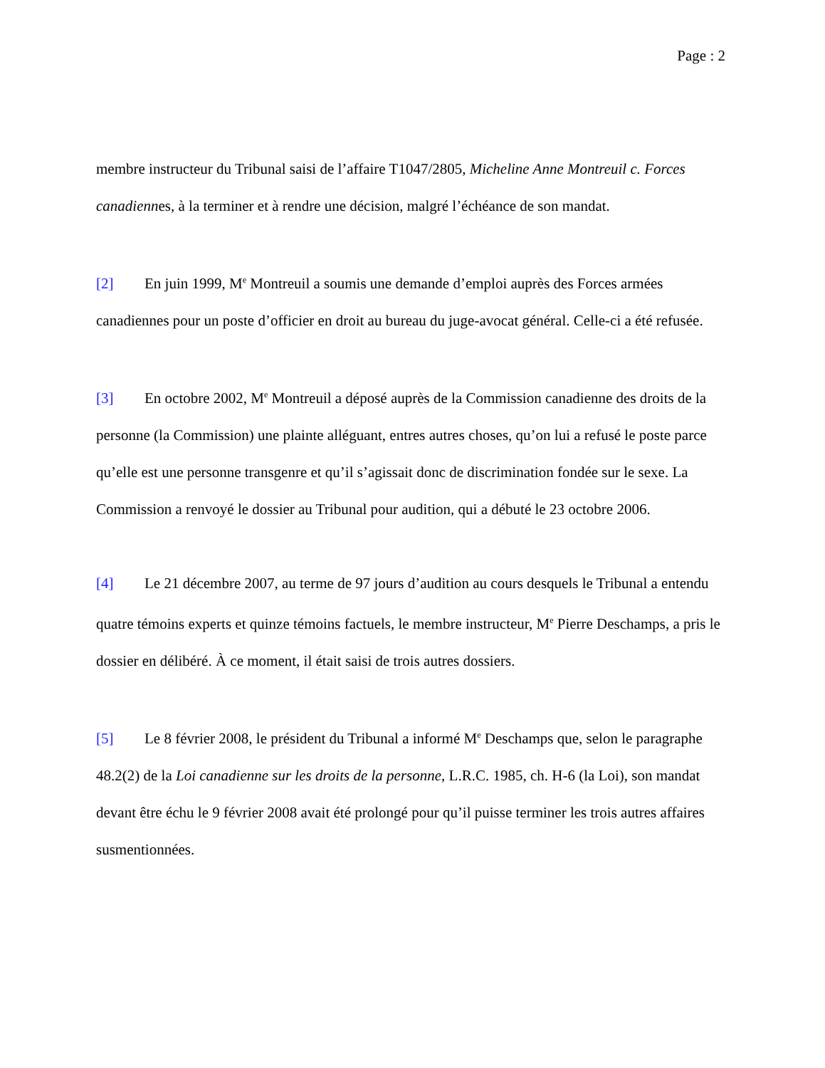Page : 2
membre instructeur du Tribunal saisi de l’affaire T1047/2805, Micheline Anne Montreuil c. Forces canadiennes, à la terminer et à rendre une décision, malgré l’échéance de son mandat.
[2] En juin 1999, M<sup>e</sup> Montreuil a soumis une demande d’emploi auprès des Forces armées canadiennes pour un poste d’officier en droit au bureau du juge-avocat général. Celle-ci a été refusée.
[3] En octobre 2002, M<sup>e</sup> Montreuil a déposé auprès de la Commission canadienne des droits de la personne (la Commission) une plainte alléguant, entres autres choses, qu’on lui a refusé le poste parce qu’elle est une personne transgenre et qu’il s’agissait donc de discrimination fondée sur le sexe. La Commission a renvoyé le dossier au Tribunal pour audition, qui a débuté le 23 octobre 2006.
[4] Le 21 décembre 2007, au terme de 97 jours d’audition au cours desquels le Tribunal a entendu quatre témoins experts et quinze témoins factuels, le membre instructeur, M<sup>e</sup> Pierre Deschamps, a pris le dossier en délibéré. À ce moment, il était saisi de trois autres dossiers.
[5] Le 8 février 2008, le président du Tribunal a informé M<sup>e</sup> Deschamps que, selon le paragraphe 48.2(2) de la Loi canadienne sur les droits de la personne, L.R.C. 1985, ch. H-6 (la Loi), son mandat devant être échu le 9 février 2008 avait été prolongé pour qu’il puisse terminer les trois autres affaires susmentionnées.